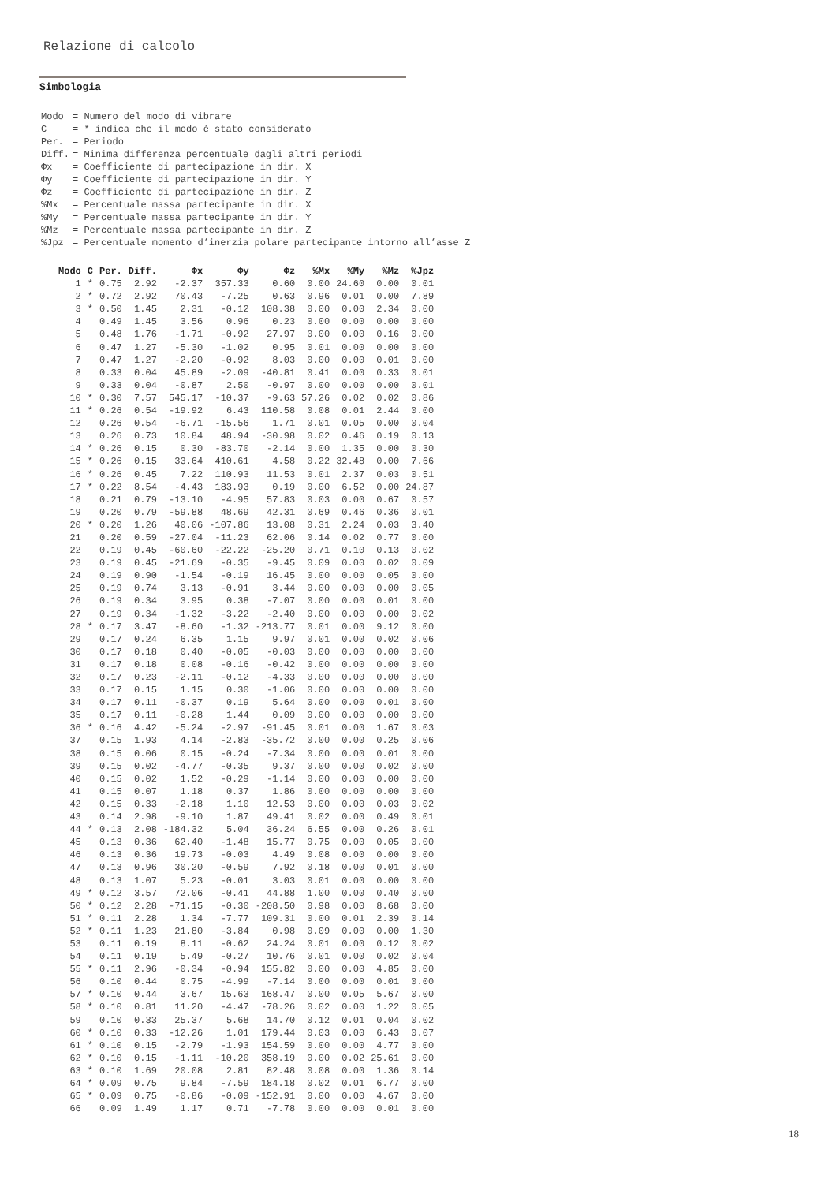Relazione di calcolo
Simbologia
| Modo | = Numero del modo di vibrare |
| C | = * indica che il modo è stato considerato |
| Per. | = Periodo |
| Diff. | = Minima differenza percentuale dagli altri periodi |
| Φx | = Coefficiente di partecipazione in dir. X |
| Φy | = Coefficiente di partecipazione in dir. Y |
| Φz | = Coefficiente di partecipazione in dir. Z |
| %Mx | = Percentuale massa partecipante in dir. X |
| %My | = Percentuale massa partecipante in dir. Y |
| %Mz | = Percentuale massa partecipante in dir. Z |
| %Jpz | = Percentuale momento d’inerzia polare partecipante intorno all’asse Z |
| Modo | C | Per. | Diff. | Φx | Φy | Φz | %Mx | %My | %Mz | %Jpz |
| --- | --- | --- | --- | --- | --- | --- | --- | --- | --- | --- |
| 1 | * | 0.75 | 2.92 | -2.37 | 357.33 | 0.60 | 0.00 | 24.60 | 0.00 | 0.01 |
| 2 | * | 0.72 | 2.92 | 70.43 | -7.25 | 0.63 | 0.96 | 0.01 | 0.00 | 7.89 |
| 3 | * | 0.50 | 1.45 | 2.31 | -0.12 | 108.38 | 0.00 | 0.00 | 2.34 | 0.00 |
| 4 | | 0.49 | 1.45 | 3.56 | 0.96 | 0.23 | 0.00 | 0.00 | 0.00 | 0.00 |
| 5 | | 0.48 | 1.76 | -1.71 | -0.92 | 27.97 | 0.00 | 0.00 | 0.16 | 0.00 |
| 6 | | 0.47 | 1.27 | -5.30 | -1.02 | 0.95 | 0.01 | 0.00 | 0.00 | 0.00 |
| 7 | | 0.47 | 1.27 | -2.20 | -0.92 | 8.03 | 0.00 | 0.00 | 0.01 | 0.00 |
| 8 | | 0.33 | 0.04 | 45.89 | -2.09 | -40.81 | 0.41 | 0.00 | 0.33 | 0.01 |
| 9 | | 0.33 | 0.04 | -0.87 | 2.50 | -0.97 | 0.00 | 0.00 | 0.00 | 0.01 |
| 10 | * | 0.30 | 7.57 | 545.17 | -10.37 | -9.63 | 57.26 | 0.02 | 0.02 | 0.86 |
| 11 | * | 0.26 | 0.54 | -19.92 | 6.43 | 110.58 | 0.08 | 0.01 | 2.44 | 0.00 |
| 12 | | 0.26 | 0.54 | -6.71 | -15.56 | 1.71 | 0.01 | 0.05 | 0.00 | 0.04 |
| 13 | | 0.26 | 0.73 | 10.84 | 48.94 | -30.98 | 0.02 | 0.46 | 0.19 | 0.13 |
| 14 | * | 0.26 | 0.15 | 0.30 | -83.70 | -2.14 | 0.00 | 1.35 | 0.00 | 0.30 |
| 15 | * | 0.26 | 0.15 | 33.64 | 410.61 | 4.58 | 0.22 | 32.48 | 0.00 | 7.66 |
| 16 | * | 0.26 | 0.45 | 7.22 | 110.93 | 11.53 | 0.01 | 2.37 | 0.03 | 0.51 |
| 17 | * | 0.22 | 8.54 | -4.43 | 183.93 | 0.19 | 0.00 | 6.52 | 0.00 | 24.87 |
| 18 | | 0.21 | 0.79 | -13.10 | -4.95 | 57.83 | 0.03 | 0.00 | 0.67 | 0.57 |
| 19 | | 0.20 | 0.79 | -59.88 | 48.69 | 42.31 | 0.69 | 0.46 | 0.36 | 0.01 |
| 20 | * | 0.20 | 1.26 | 40.06 | -107.86 | 13.08 | 0.31 | 2.24 | 0.03 | 3.40 |
| 21 | | 0.20 | 0.59 | -27.04 | -11.23 | 62.06 | 0.14 | 0.02 | 0.77 | 0.00 |
| 22 | | 0.19 | 0.45 | -60.60 | -22.22 | -25.20 | 0.71 | 0.10 | 0.13 | 0.02 |
| 23 | | 0.19 | 0.45 | -21.69 | -0.35 | -9.45 | 0.09 | 0.00 | 0.02 | 0.09 |
| 24 | | 0.19 | 0.90 | -1.54 | -0.19 | 16.45 | 0.00 | 0.00 | 0.05 | 0.00 |
| 25 | | 0.19 | 0.74 | 3.13 | -0.91 | 3.44 | 0.00 | 0.00 | 0.00 | 0.05 |
| 26 | | 0.19 | 0.34 | 3.95 | 0.38 | -7.07 | 0.00 | 0.00 | 0.01 | 0.00 |
| 27 | | 0.19 | 0.34 | -1.32 | -3.22 | -2.40 | 0.00 | 0.00 | 0.00 | 0.02 |
| 28 | * | 0.17 | 3.47 | -8.60 | -1.32 | -213.77 | 0.01 | 0.00 | 9.12 | 0.00 |
| 29 | | 0.17 | 0.24 | 6.35 | 1.15 | 9.97 | 0.01 | 0.00 | 0.02 | 0.06 |
| 30 | | 0.17 | 0.18 | 0.40 | -0.05 | -0.03 | 0.00 | 0.00 | 0.00 | 0.00 |
| 31 | | 0.17 | 0.18 | 0.08 | -0.16 | -0.42 | 0.00 | 0.00 | 0.00 | 0.00 |
| 32 | | 0.17 | 0.23 | -2.11 | -0.12 | -4.33 | 0.00 | 0.00 | 0.00 | 0.00 |
| 33 | | 0.17 | 0.15 | 1.15 | 0.30 | -1.06 | 0.00 | 0.00 | 0.00 | 0.00 |
| 34 | | 0.17 | 0.11 | -0.37 | 0.19 | 5.64 | 0.00 | 0.00 | 0.01 | 0.00 |
| 35 | | 0.17 | 0.11 | -0.28 | 1.44 | 0.09 | 0.00 | 0.00 | 0.00 | 0.00 |
| 36 | * | 0.16 | 4.42 | -5.24 | -2.97 | -91.45 | 0.01 | 0.00 | 1.67 | 0.03 |
| 37 | | 0.15 | 1.93 | 4.14 | -2.83 | -35.72 | 0.00 | 0.00 | 0.25 | 0.06 |
| 38 | | 0.15 | 0.06 | 0.15 | -0.24 | -7.34 | 0.00 | 0.00 | 0.01 | 0.00 |
| 39 | | 0.15 | 0.02 | -4.77 | -0.35 | 9.37 | 0.00 | 0.00 | 0.02 | 0.00 |
| 40 | | 0.15 | 0.02 | 1.52 | -0.29 | -1.14 | 0.00 | 0.00 | 0.00 | 0.00 |
| 41 | | 0.15 | 0.07 | 1.18 | 0.37 | 1.86 | 0.00 | 0.00 | 0.00 | 0.00 |
| 42 | | 0.15 | 0.33 | -2.18 | 1.10 | 12.53 | 0.00 | 0.00 | 0.03 | 0.02 |
| 43 | | 0.14 | 2.98 | -9.10 | 1.87 | 49.41 | 0.02 | 0.00 | 0.49 | 0.01 |
| 44 | * | 0.13 | 2.08 | -184.32 | 5.04 | 36.24 | 6.55 | 0.00 | 0.26 | 0.01 |
| 45 | | 0.13 | 0.36 | 62.40 | -1.48 | 15.77 | 0.75 | 0.00 | 0.05 | 0.00 |
| 46 | | 0.13 | 0.36 | 19.73 | -0.03 | 4.49 | 0.08 | 0.00 | 0.00 | 0.00 |
| 47 | | 0.13 | 0.96 | 30.20 | -0.59 | 7.92 | 0.18 | 0.00 | 0.01 | 0.00 |
| 48 | | 0.13 | 1.07 | 5.23 | -0.01 | 3.03 | 0.01 | 0.00 | 0.00 | 0.00 |
| 49 | * | 0.12 | 3.57 | 72.06 | -0.41 | 44.88 | 1.00 | 0.00 | 0.40 | 0.00 |
| 50 | * | 0.12 | 2.28 | -71.15 | -0.30 | -208.50 | 0.98 | 0.00 | 8.68 | 0.00 |
| 51 | * | 0.11 | 2.28 | 1.34 | -7.77 | 109.31 | 0.00 | 0.01 | 2.39 | 0.14 |
| 52 | * | 0.11 | 1.23 | 21.80 | -3.84 | 0.98 | 0.09 | 0.00 | 0.00 | 1.30 |
| 53 | | 0.11 | 0.19 | 8.11 | -0.62 | 24.24 | 0.01 | 0.00 | 0.12 | 0.02 |
| 54 | | 0.11 | 0.19 | 5.49 | -0.27 | 10.76 | 0.01 | 0.00 | 0.02 | 0.04 |
| 55 | * | 0.11 | 2.96 | -0.34 | -0.94 | 155.82 | 0.00 | 0.00 | 4.85 | 0.00 |
| 56 | | 0.10 | 0.44 | 0.75 | -4.99 | -7.14 | 0.00 | 0.00 | 0.01 | 0.00 |
| 57 | * | 0.10 | 0.44 | 3.67 | 15.63 | 168.47 | 0.00 | 0.05 | 5.67 | 0.00 |
| 58 | * | 0.10 | 0.81 | 11.20 | -4.47 | -78.26 | 0.02 | 0.00 | 1.22 | 0.05 |
| 59 | | 0.10 | 0.33 | 25.37 | 5.68 | 14.70 | 0.12 | 0.01 | 0.04 | 0.02 |
| 60 | * | 0.10 | 0.33 | -12.26 | 1.01 | 179.44 | 0.03 | 0.00 | 6.43 | 0.07 |
| 61 | * | 0.10 | 0.15 | -2.79 | -1.93 | 154.59 | 0.00 | 0.00 | 4.77 | 0.00 |
| 62 | * | 0.10 | 0.15 | -1.11 | -10.20 | 358.19 | 0.00 | 0.02 | 25.61 | 0.00 |
| 63 | * | 0.10 | 1.69 | 20.08 | 2.81 | 82.48 | 0.08 | 0.00 | 1.36 | 0.14 |
| 64 | * | 0.09 | 0.75 | 9.84 | -7.59 | 184.18 | 0.02 | 0.01 | 6.77 | 0.00 |
| 65 | * | 0.09 | 0.75 | -0.86 | -0.09 | -152.91 | 0.00 | 0.00 | 4.67 | 0.00 |
| 66 | | 0.09 | 1.49 | 1.17 | 0.71 | -7.78 | 0.00 | 0.00 | 0.01 | 0.00 |
18